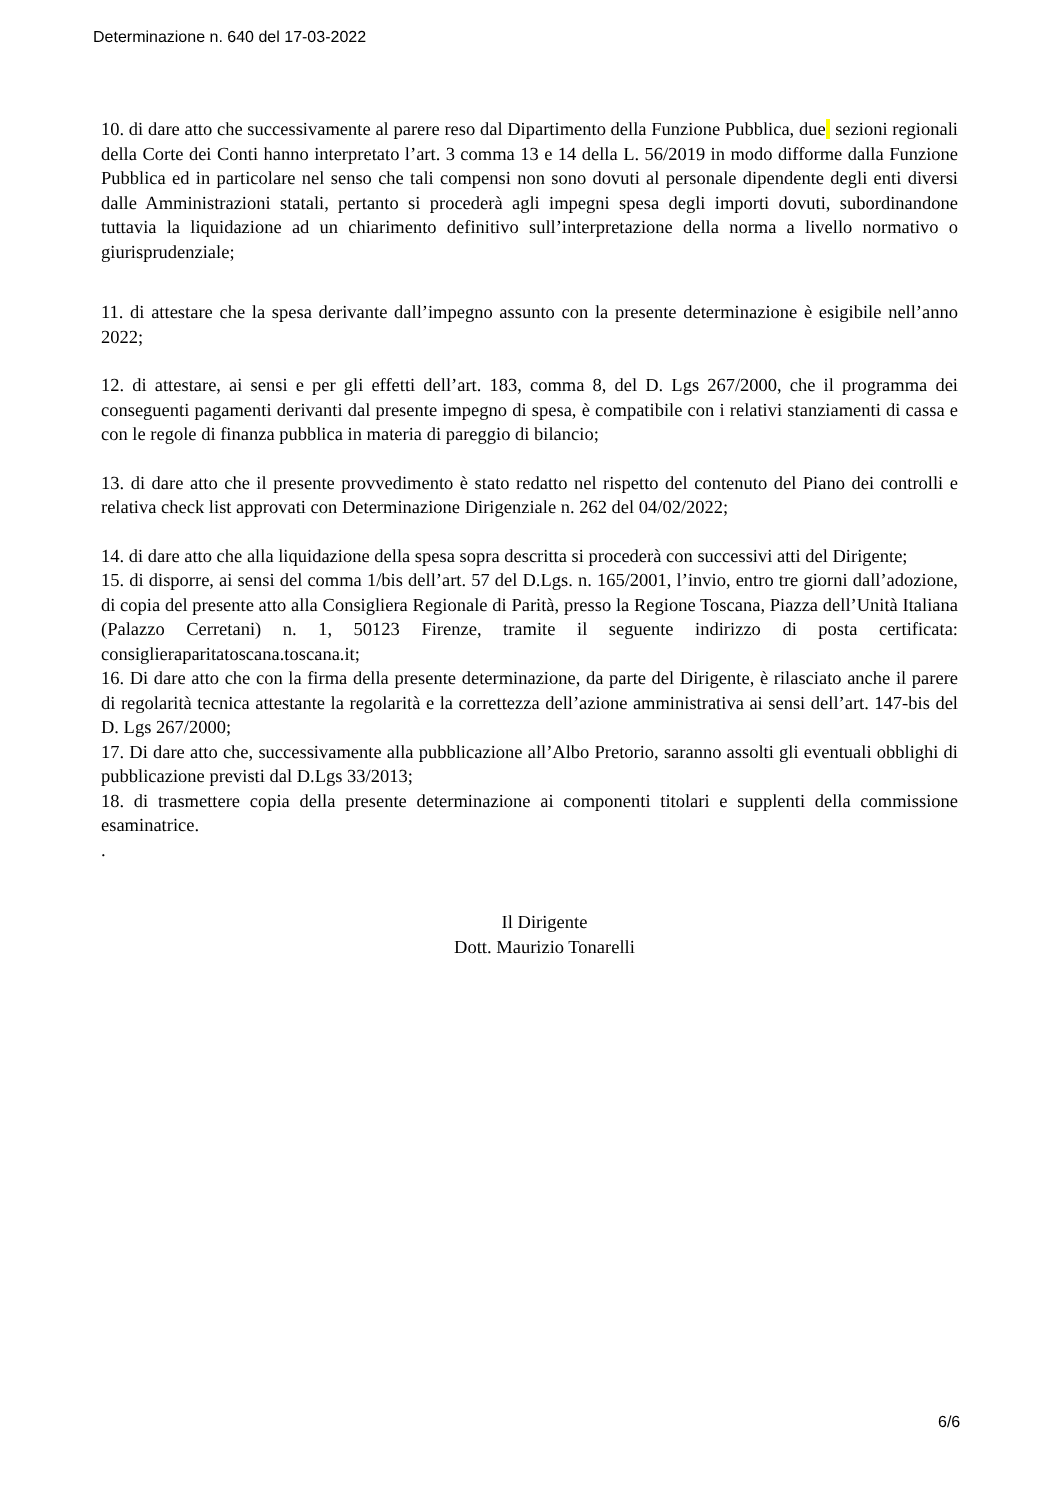Determinazione n. 640 del 17-03-2022
10. di dare atto che successivamente al parere reso dal Dipartimento della Funzione Pubblica, due sezioni regionali della Corte dei Conti hanno interpretato l’art. 3 comma 13 e 14 della L. 56/2019 in modo difforme dalla Funzione Pubblica ed in particolare nel senso che tali compensi non sono dovuti al personale dipendente degli enti diversi dalle Amministrazioni statali, pertanto si procederà agli impegni spesa degli importi dovuti, subordinandone tuttavia la liquidazione ad un chiarimento definitivo sull’interpretazione della norma a livello normativo o giurisprudenziale;
11. di attestare che la spesa derivante dall’impegno assunto con la presente determinazione è esigibile nell’anno 2022;
12. di attestare, ai sensi e per gli effetti dell’art. 183, comma 8, del D. Lgs 267/2000, che il programma dei conseguenti pagamenti derivanti dal presente impegno di spesa, è compatibile con i relativi stanziamenti di cassa e con le regole di finanza pubblica in materia di pareggio di bilancio;
13. di dare atto che il presente provvedimento è stato redatto nel rispetto del contenuto del Piano dei controlli e relativa check list approvati con Determinazione Dirigenziale n. 262 del 04/02/2022;
14. di dare atto che alla liquidazione della spesa sopra descritta si procederà con successivi atti del Dirigente;
15. di disporre, ai sensi del comma 1/bis dell’art. 57 del D.Lgs. n. 165/2001, l’invio, entro tre giorni dall’adozione, di copia del presente atto alla Consigliera Regionale di Parità, presso la Regione Toscana, Piazza dell’Unità Italiana (Palazzo Cerretani) n. 1, 50123 Firenze, tramite il seguente indirizzo di posta certificata: consiglieraparitatoscana.toscana.it;
16. Di dare atto che con la firma della presente determinazione, da parte del Dirigente, è rilasciato anche il parere di regolarità tecnica attestante la regolarità e la correttezza dell’azione amministrativa ai sensi dell’art. 147-bis del D. Lgs 267/2000;
17. Di dare atto che, successivamente alla pubblicazione all’Albo Pretorio, saranno assolti gli eventuali obblighi di pubblicazione previsti dal D.Lgs 33/2013;
18. di trasmettere copia della presente determinazione ai componenti titolari e supplenti della commissione esaminatrice.
.
Il Dirigente
Dott. Maurizio Tonarelli
6/6